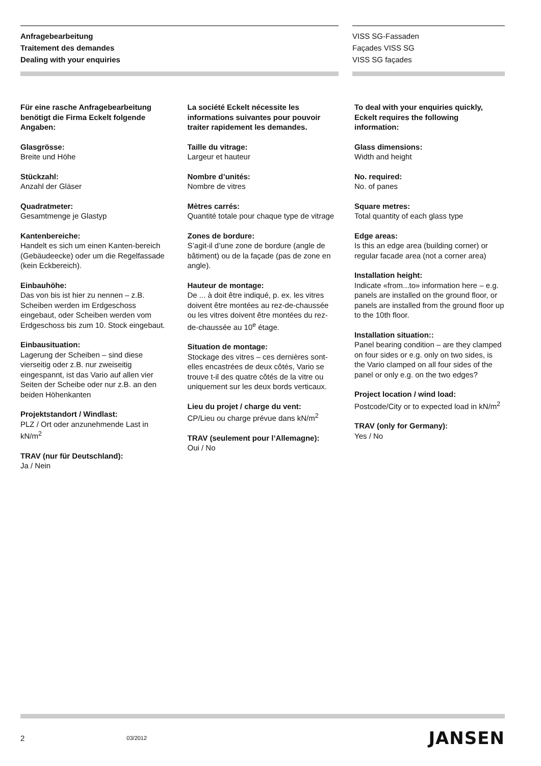Anfragebearbeitung
Traitement des demandes
Dealing with your enquiries
VISS SG-Fassaden
Façades VISS SG
VISS SG façades
Für eine rasche Anfragebearbeitung benötigt die Firma Eckelt folgende Angaben:
Glasgrösse:
Breite und Höhe
Stückzahl:
Anzahl der Gläser
Quadratmeter:
Gesamtmenge je Glastyp
Kantenbereiche:
Handelt es sich um einen Kanten-bereich (Gebäudeecke) oder um die Regelfassade (kein Eckbereich).
Einbauhöhe:
Das von bis ist hier zu nennen – z.B. Scheiben werden im Erdgeschoss eingebaut, oder Scheiben werden vom Erdgeschoss bis zum 10. Stock eingebaut.
Einbausituation:
Lagerung der Scheiben – sind diese vierseitig oder z.B. nur zweiseitig eingespannt, ist das Vario auf allen vier Seiten der Scheibe oder nur z.B. an den beiden Höhenkanten
Projektstandort / Windlast:
PLZ / Ort oder anzunehmende Last in kN/m<sup>2</sup>
TRAV (nur für Deutschland):
Ja / Nein
La société Eckelt nécessite les informations suivantes pour pouvoir traiter rapidement les demandes.
Taille du vitrage:
Largeur et hauteur
Nombre d’unités:
Nombre de vitres
Mètres carrés:
Quantité totale pour chaque type de vitrage
Zones de bordure:
S’agit-il d’une zone de bordure (angle de bâtiment) ou de la façade (pas de zone en angle).
Hauteur de montage:
De ... à doit être indiqué, p. ex. les vitres doivent être montées au rez-de-chaussée ou les vitres doivent être montées du rez-de-chaussée au 10<sup>e</sup> étage.
Situation de montage:
Stockage des vitres – ces dernières sont-elles encastrées de deux côtés, Vario se trouve t-il des quatre côtés de la vitre ou uniquement sur les deux bords verticaux.
Lieu du projet / charge du vent:
CP/Lieu ou charge prévue dans kN/m<sup>2</sup>
TRAV (seulement pour l’Allemagne):
Oui / No
To deal with your enquiries quickly, Eckelt requires the following information:
Glass dimensions:
Width and height
No. required:
No. of panes
Square metres:
Total quantity of each glass type
Edge areas:
Is this an edge area (building corner) or regular facade area (not a corner area)
Installation height:
Indicate «from...to» information here – e.g. panels are installed on the ground floor, or panels are installed from the ground floor up to the 10th floor.
Installation situation::
Panel bearing condition – are they clamped on four sides or e.g. only on two sides, is the Vario clamped on all four sides of the panel or only e.g. on the two edges?
Project location / wind load:
Postcode/City or to expected load in kN/m<sup>2</sup>
TRAV (only for Germany):
Yes / No
2 03/2012 JANSEN